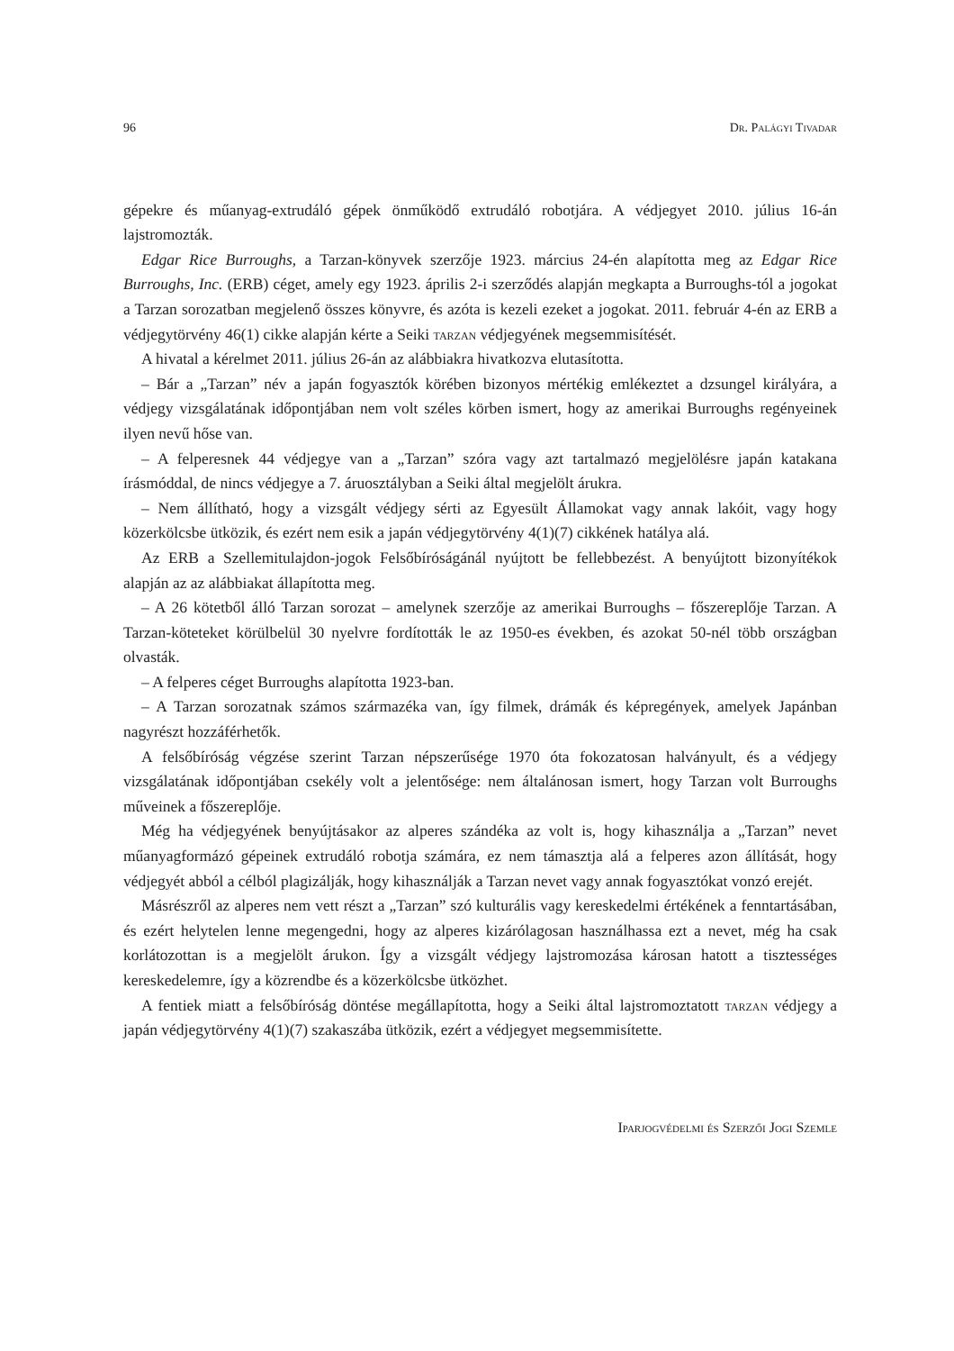96 Dr. Palágyi Tivadar
gépekre és műanyag-extrudáló gépek önműködő extrudáló robotjára. A védjegyet 2010. július 16-án lajstromozták.
Edgar Rice Burroughs, a Tarzan-könyvek szerzője 1923. március 24-én alapította meg az Edgar Rice Burroughs, Inc. (ERB) céget, amely egy 1923. április 2-i szerződés alapján megkapta a Burroughs-tól a jogokat a Tarzan sorozatban megjelenő összes könyvre, és azóta is kezeli ezeket a jogokat. 2011. február 4-én az ERB a védjegytörvény 46(1) cikke alapján kérte a Seiki tarzan védjegyének megsemmisítését.
A hivatal a kérelmet 2011. július 26-án az alábbiakra hivatkozva elutasította.
– Bár a „Tarzan” név a japán fogyasztók körében bizonyos mértékig emlékeztet a dzsungel királyára, a védjegy vizsgálatának időpontjában nem volt széles körben ismert, hogy az amerikai Burroughs regényeinek ilyen nevű hőse van.
– A felperesnek 44 védjegye van a „Tarzan” szóra vagy azt tartalmazó megjelölésre japán katakana írásmóddal, de nincs védjegye a 7. áruosztályban a Seiki által megjelölt árukra.
– Nem állítható, hogy a vizsgált védjegy sérti az Egyesült Államokat vagy annak lakóit, vagy hogy közerkölcsbe ütközik, és ezért nem esik a japán védjegytörvény 4(1)(7) cikkének hatálya alá.
Az ERB a Szellemitulajdon-jogok Felsőbíróságánál nyújtott be fellebbezést. A benyújtott bizonyítékok alapján az az alábbiakat állapította meg.
– A 26 kötetből álló Tarzan sorozat – amelynek szerzője az amerikai Burroughs – főszereplője Tarzan. A Tarzan-köteteket körülbelül 30 nyelvre fordították le az 1950-es években, és azokat 50-nél több országban olvasták.
– A felperes céget Burroughs alapította 1923-ban.
– A Tarzan sorozatnak számos származéka van, így filmek, drámák és képregények, amelyek Japánban nagyrészt hozzáférhetők.
A felsőbíróság végzése szerint Tarzan népszerűsége 1970 óta fokozatosan halványult, és a védjegy vizsgálatának időpontjában csekély volt a jelentősége: nem általánosan ismert, hogy Tarzan volt Burroughs műveinek a főszereplője.
Még ha védjegyének benyújtásakor az alperes szándéka az volt is, hogy kihasználja a „Tarzan” nevet műanyagformázó gépeinek extrudáló robotja számára, ez nem támasztja alá a felperes azon állítását, hogy védjegyét abból a célból plagizálják, hogy kihasználják a Tarzan nevet vagy annak fogyasztókat vonzó erejét.
Másrészről az alperes nem vett részt a „Tarzan” szó kulturális vagy kereskedelmi értékének a fenntartásában, és ezért helytelen lenne megengedni, hogy az alperes kizárólagosan használhassa ezt a nevet, még ha csak korlátozottan is a megjelölt árukon. Így a vizsgált védjegy lajstromozása károsan hatott a tisztességes kereskedelemre, így a közrendbe és a közerkölcsbe ütközhet.
A fentiek miatt a felsőbíróság döntése megállapította, hogy a Seiki által lajstromoztatott tarzan védjegy a japán védjegytörvény 4(1)(7) szakaszába ütközik, ezért a védjegyet megsemmisítette.
Iparjogvédelmi és Szerzői Jogi Szemle